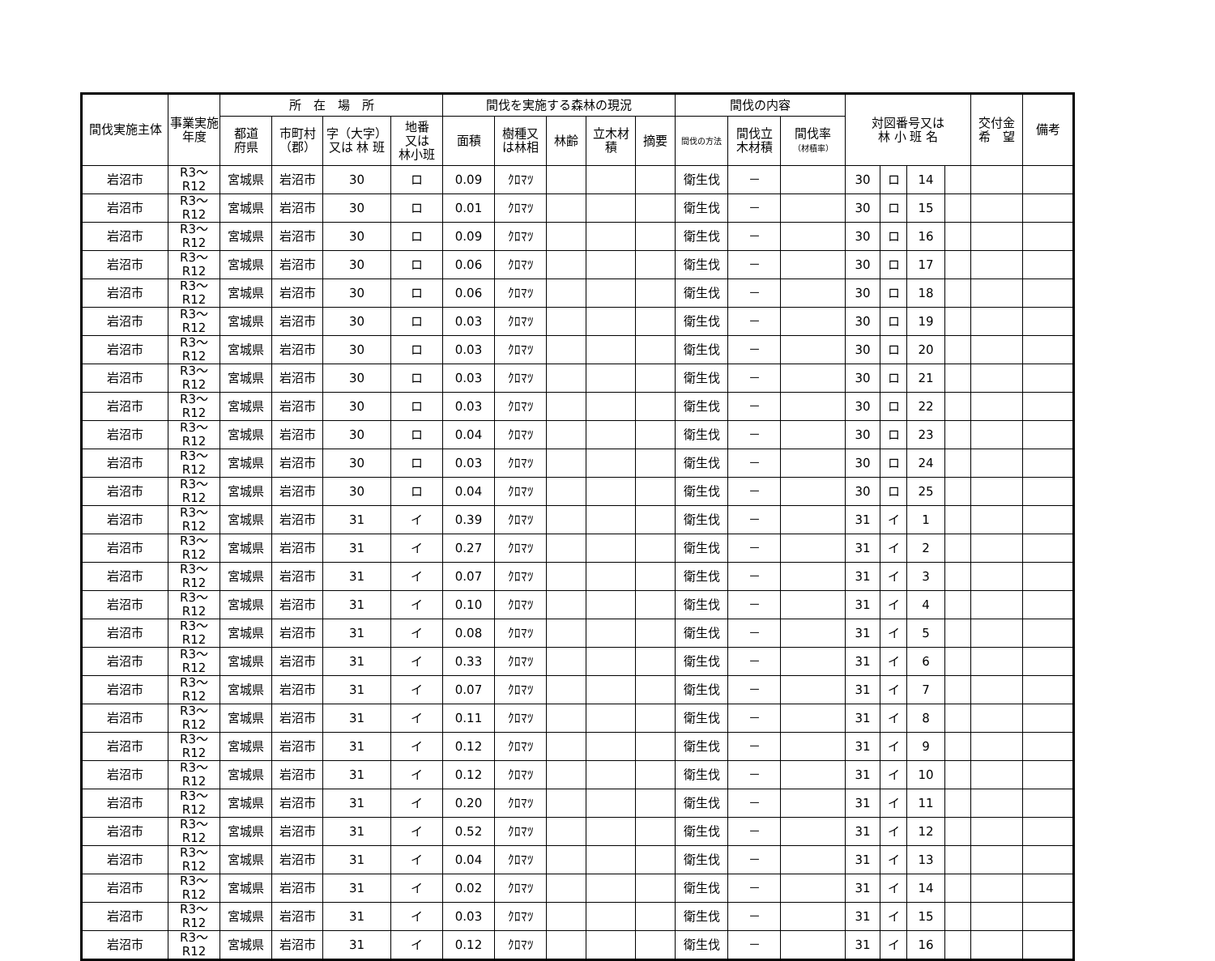| 間伐実施主体 | 事業実施年度 | 所 在 場 所 | | | | 間伐を実施する森林の現況 | | | | | 間伐の内容 | | | 対図番号又は 林 小 班 名 | | | | 交付金 希 望 | 備考 |
| --- | --- | --- | --- | --- | --- | --- | --- | --- | --- | --- | --- | --- | --- | --- | --- | --- | --- | --- | --- |
| | | 都道 府県 | 市町村 （郡） | 字（大字） 又は 林 班 | 地番 又は 林小班 | 面積 | 樹種又 は林相 | 林齢 | 立木材 積 | 摘要 | 間伐の方法 | 間伐立 木材積 | 間伐率 （材積率） | | | | | | |
| 岩沼市 | R3～R12 | 宮城県 | 岩沼市 | 30 | ロ | 0.09 | ｸﾛﾏﾂ | | | | 衛生伐 | － | | 30 | ロ | 14 | | | |
| 岩沼市 | R3～R12 | 宮城県 | 岩沼市 | 30 | ロ | 0.01 | ｸﾛﾏﾂ | | | | 衛生伐 | － | | 30 | ロ | 15 | | | |
| 岩沼市 | R3～R12 | 宮城県 | 岩沼市 | 30 | ロ | 0.09 | ｸﾛﾏﾂ | | | | 衛生伐 | － | | 30 | ロ | 16 | | | |
| 岩沼市 | R3～R12 | 宮城県 | 岩沼市 | 30 | ロ | 0.06 | ｸﾛﾏﾂ | | | | 衛生伐 | － | | 30 | ロ | 17 | | | |
| 岩沼市 | R3～R12 | 宮城県 | 岩沼市 | 30 | ロ | 0.06 | ｸﾛﾏﾂ | | | | 衛生伐 | － | | 30 | ロ | 18 | | | |
| 岩沼市 | R3～R12 | 宮城県 | 岩沼市 | 30 | ロ | 0.03 | ｸﾛﾏﾂ | | | | 衛生伐 | － | | 30 | ロ | 19 | | | |
| 岩沼市 | R3～R12 | 宮城県 | 岩沼市 | 30 | ロ | 0.03 | ｸﾛﾏﾂ | | | | 衛生伐 | － | | 30 | ロ | 20 | | | |
| 岩沼市 | R3～R12 | 宮城県 | 岩沼市 | 30 | ロ | 0.03 | ｸﾛﾏﾂ | | | | 衛生伐 | － | | 30 | ロ | 21 | | | |
| 岩沼市 | R3～R12 | 宮城県 | 岩沼市 | 30 | ロ | 0.03 | ｸﾛﾏﾂ | | | | 衛生伐 | － | | 30 | ロ | 22 | | | |
| 岩沼市 | R3～R12 | 宮城県 | 岩沼市 | 30 | ロ | 0.04 | ｸﾛﾏﾂ | | | | 衛生伐 | － | | 30 | ロ | 23 | | | |
| 岩沼市 | R3～R12 | 宮城県 | 岩沼市 | 30 | ロ | 0.03 | ｸﾛﾏﾂ | | | | 衛生伐 | － | | 30 | ロ | 24 | | | |
| 岩沼市 | R3～R12 | 宮城県 | 岩沼市 | 30 | ロ | 0.04 | ｸﾛﾏﾂ | | | | 衛生伐 | － | | 30 | ロ | 25 | | | |
| 岩沼市 | R3～R12 | 宮城県 | 岩沼市 | 31 | イ | 0.39 | ｸﾛﾏﾂ | | | | 衛生伐 | － | | 31 | イ | 1 | | | |
| 岩沼市 | R3～R12 | 宮城県 | 岩沼市 | 31 | イ | 0.27 | ｸﾛﾏﾂ | | | | 衛生伐 | － | | 31 | イ | 2 | | | |
| 岩沼市 | R3～R12 | 宮城県 | 岩沼市 | 31 | イ | 0.07 | ｸﾛﾏﾂ | | | | 衛生伐 | － | | 31 | イ | 3 | | | |
| 岩沼市 | R3～R12 | 宮城県 | 岩沼市 | 31 | イ | 0.10 | ｸﾛﾏﾂ | | | | 衛生伐 | － | | 31 | イ | 4 | | | |
| 岩沼市 | R3～R12 | 宮城県 | 岩沼市 | 31 | イ | 0.08 | ｸﾛﾏﾂ | | | | 衛生伐 | － | | 31 | イ | 5 | | | |
| 岩沼市 | R3～R12 | 宮城県 | 岩沼市 | 31 | イ | 0.33 | ｸﾛﾏﾂ | | | | 衛生伐 | － | | 31 | イ | 6 | | | |
| 岩沼市 | R3～R12 | 宮城県 | 岩沼市 | 31 | イ | 0.07 | ｸﾛﾏﾂ | | | | 衛生伐 | － | | 31 | イ | 7 | | | |
| 岩沼市 | R3～R12 | 宮城県 | 岩沼市 | 31 | イ | 0.11 | ｸﾛﾏﾂ | | | | 衛生伐 | － | | 31 | イ | 8 | | | |
| 岩沼市 | R3～R12 | 宮城県 | 岩沼市 | 31 | イ | 0.12 | ｸﾛﾏﾂ | | | | 衛生伐 | － | | 31 | イ | 9 | | | |
| 岩沼市 | R3～R12 | 宮城県 | 岩沼市 | 31 | イ | 0.12 | ｸﾛﾏﾂ | | | | 衛生伐 | － | | 31 | イ | 10 | | | |
| 岩沼市 | R3～R12 | 宮城県 | 岩沼市 | 31 | イ | 0.20 | ｸﾛﾏﾂ | | | | 衛生伐 | － | | 31 | イ | 11 | | | |
| 岩沼市 | R3～R12 | 宮城県 | 岩沼市 | 31 | イ | 0.52 | ｸﾛﾏﾂ | | | | 衛生伐 | － | | 31 | イ | 12 | | | |
| 岩沼市 | R3～R12 | 宮城県 | 岩沼市 | 31 | イ | 0.04 | ｸﾛﾏﾂ | | | | 衛生伐 | － | | 31 | イ | 13 | | | |
| 岩沼市 | R3～R12 | 宮城県 | 岩沼市 | 31 | イ | 0.02 | ｸﾛﾏﾂ | | | | 衛生伐 | － | | 31 | イ | 14 | | | |
| 岩沼市 | R3～R12 | 宮城県 | 岩沼市 | 31 | イ | 0.03 | ｸﾛﾏﾂ | | | | 衛生伐 | － | | 31 | イ | 15 | | | |
| 岩沼市 | R3～R12 | 宮城県 | 岩沼市 | 31 | イ | 0.12 | ｸﾛﾏﾂ | | | | 衛生伐 | － | | 31 | イ | 16 | | | |